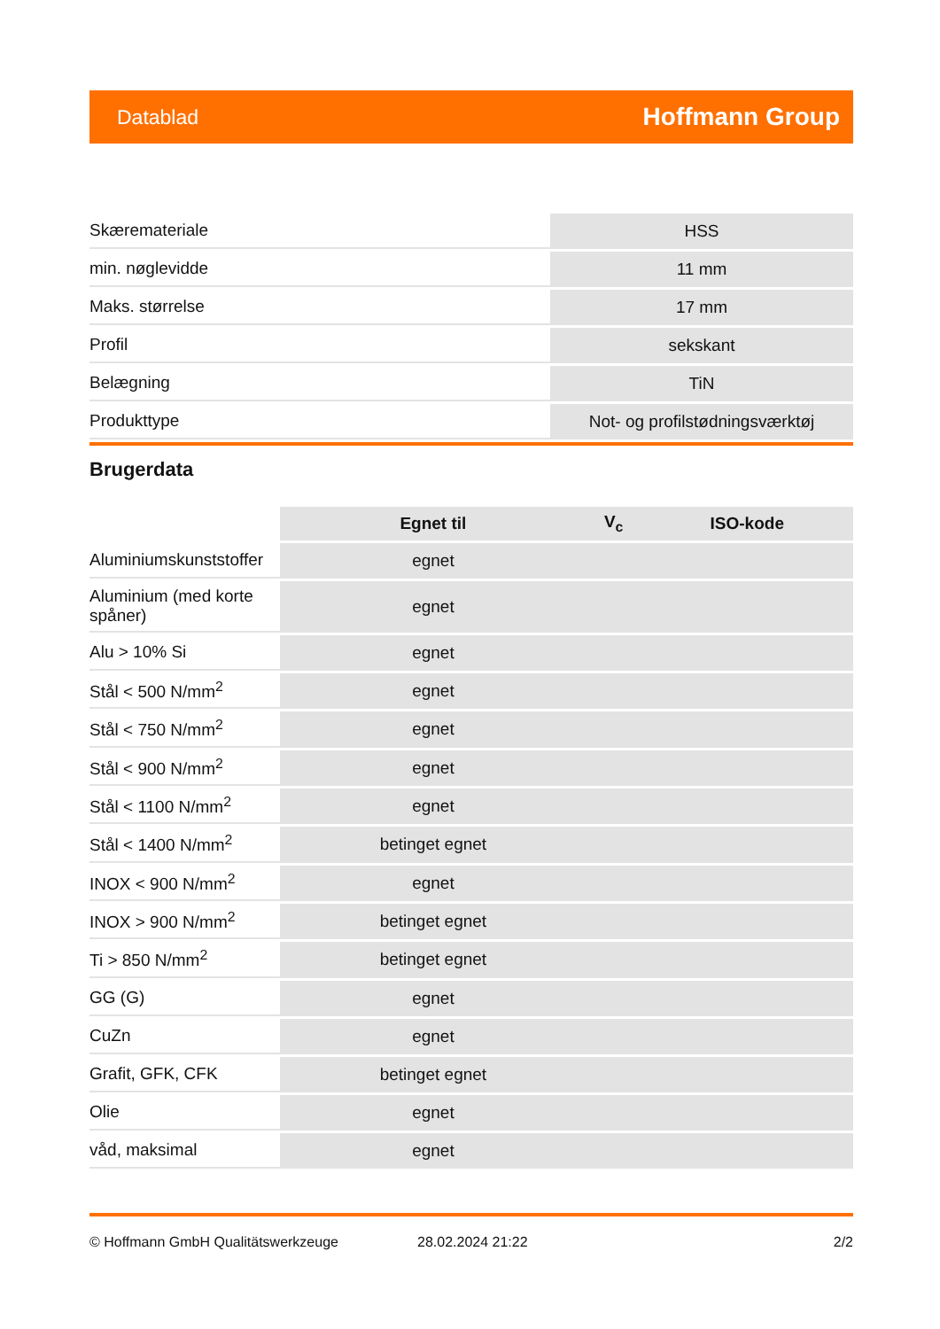Datablad Hoffmann Group
| Skæremateriale | HSS |
| min. nøglevidde | 11 mm |
| Maks. størrelse | 17 mm |
| Profil | sekskant |
| Belægning | TiN |
| Produkttype | Not- og profilstødningsværktøj |
Brugerdata
| | Egnet til | V<sub>c</sub> | ISO-kode |
| --- | --- | --- | --- |
| Aluminiumskunststoffer | egnet | | |
| Aluminium (med korte spåner) | egnet | | |
| Alu > 10% Si | egnet | | |
| Stål < 500 N/mm<sup>2</sup> | egnet | | |
| Stål < 750 N/mm<sup>2</sup> | egnet | | |
| Stål < 900 N/mm<sup>2</sup> | egnet | | |
| Stål < 1100 N/mm<sup>2</sup> | egnet | | |
| Stål < 1400 N/mm<sup>2</sup> | betinget egnet | | |
| INOX < 900 N/mm<sup>2</sup> | egnet | | |
| INOX > 900 N/mm<sup>2</sup> | betinget egnet | | |
| Ti > 850 N/mm<sup>2</sup> | betinget egnet | | |
| GG (G) | egnet | | |
| CuZn | egnet | | |
| Grafit, GFK, CFK | betinget egnet | | |
| Olie | egnet | | |
| våd, maksimal | egnet | | |
© Hoffmann GmbH Qualitätswerkzeuge 28.02.2024 21:22 2/2